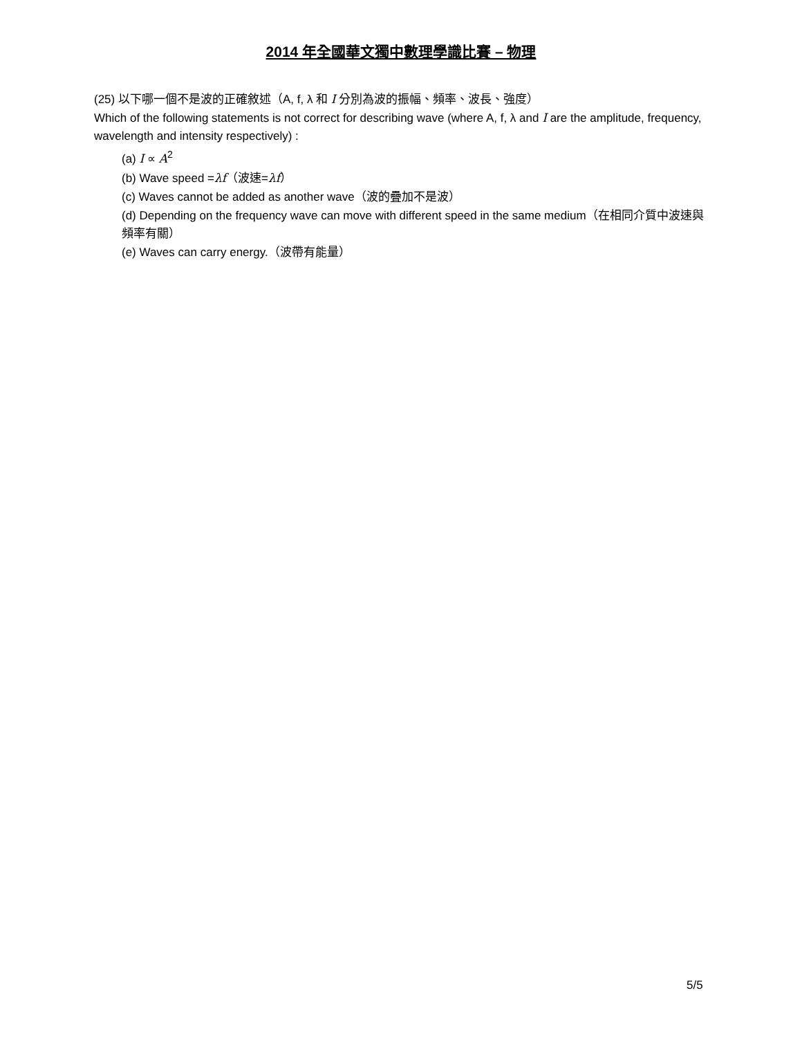2014 年全國華文獨中數理學識比賽 – 物理
(25) 以下哪一個不是波的正確敘述（A, f, λ 和 I 分別為波的振幅、頻率、波長、強度）
Which of the following statements is not correct for describing wave (where A, f, λ and I are the amplitude, frequency, wavelength and intensity respectively) :
(a) I ∝ A<sup>2</sup>
(b) Wave speed =λf（波速=λf）
(c) Waves cannot be added as another wave（波的疊加不是波）
(d) Depending on the frequency wave can move with different speed in the same medium（在相同介質中波速與頻率有關）
(e) Waves can carry energy.（波帶有能量）
5/5